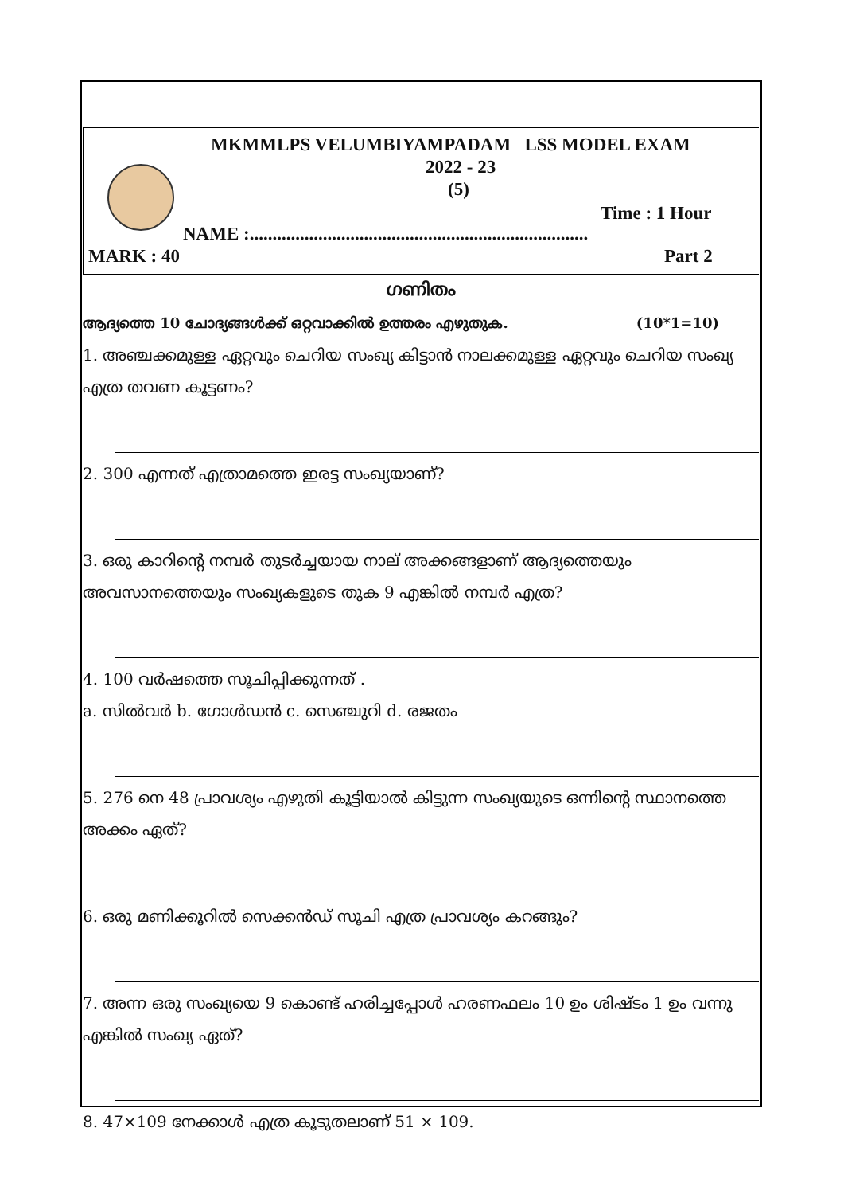MKMMLPS VELUMBIYAMPADAM LSS MODEL EXAM
2022 - 23
(5)
Time : 1 Hour
NAME :..........................................................................
MARK : 40 Part 2
ഗണിതം
ആദ്യത്തെ 10 ചോദ്യങ്ങൾക്ക് ഒറ്റവാക്കിൽ ഉത്തരം എഴുതുക. (10*1=10)
1. അഞ്ചക്കമുള്ള ഏറ്റവും ചെറിയ സംഖ്യ കിട്ടാൻ നാലക്കമുള്ള ഏറ്റവും ചെറിയ സംഖ്യ എത്ര തവണ കൂട്ടണം?
2. 300 എന്നത് എത്രാമത്തെ ഇരട്ട സംഖ്യയാണ്?
3. ഒരു കാറിന്റെ നമ്പർ തുടർച്ചയായ നാല് അക്കങ്ങളാണ് ആദ്യത്തെയും അവസാനത്തെയും സംഖ്യകളുടെ തുക 9 എങ്കിൽ നമ്പർ എത്ര?
4. 100 വർഷത്തെ സൂചിപ്പിക്കുന്നത് .
a. സിൽവർ b. ഗോൾഡൻ c. സെഞ്ചുറി d. രജതം
5. 276 നെ 48 പ്രാവശ്യം എഴുതി കൂട്ടിയാൽ കിട്ടുന്ന സംഖ്യയുടെ ഒന്നിന്റെ സ്ഥാനത്തെ അക്കം ഏത്?
6. ഒരു മണിക്കൂറിൽ സെക്കൻഡ് സൂചി എത്ര പ്രാവശ്യം കറങ്ങും?
7. അന്ന ഒരു സംഖ്യയെ 9 കൊണ്ട് ഹരിച്ചപ്പോൾ ഹരണഫലം 10 ഉം ശിഷ്ടം 1 ഉം വന്നു എങ്കിൽ സംഖ്യ ഏത്?
8. 47×109 നേക്കാൾ എത്ര കൂടുതലാണ് 51 × 109.